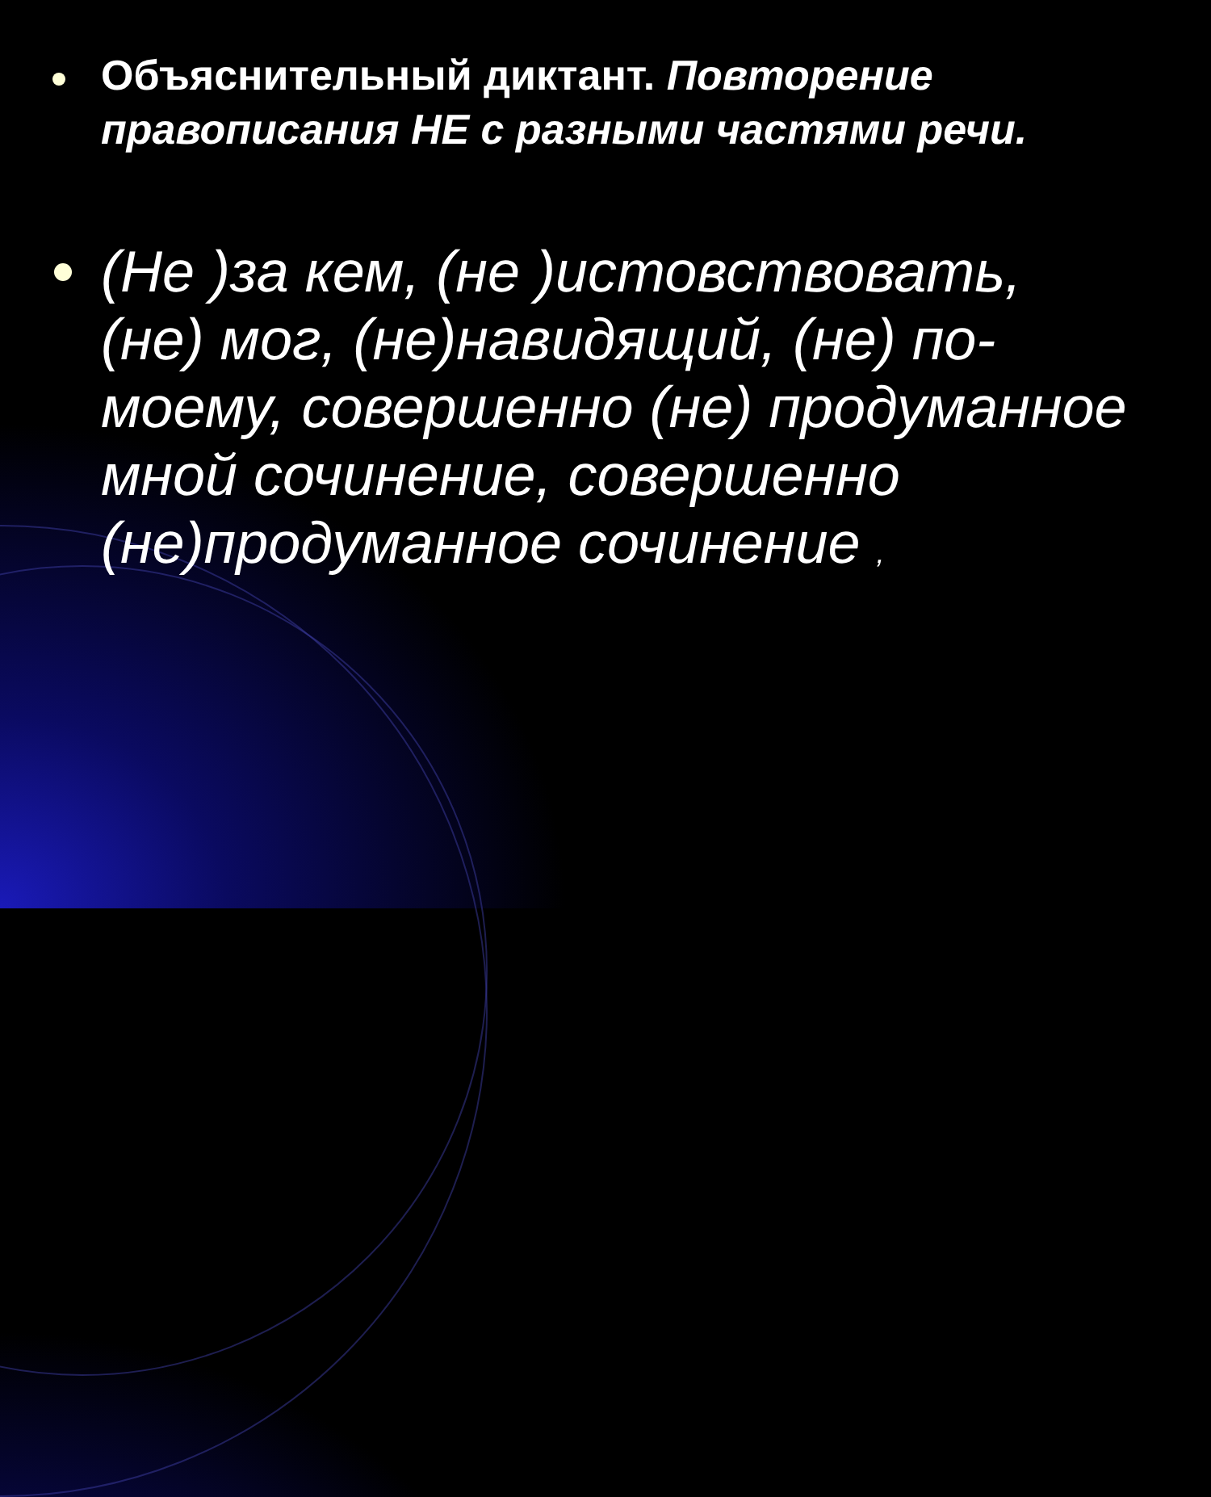Объяснительный диктант. Повторение правописания НЕ с разными частями речи.
(Не )за кем, (не )истовствовать, (не) мог, (не)навидящий, (не) по-моему, совершенно (не) продуманное мной сочинение, совершенно (не)продуманное сочинение ,